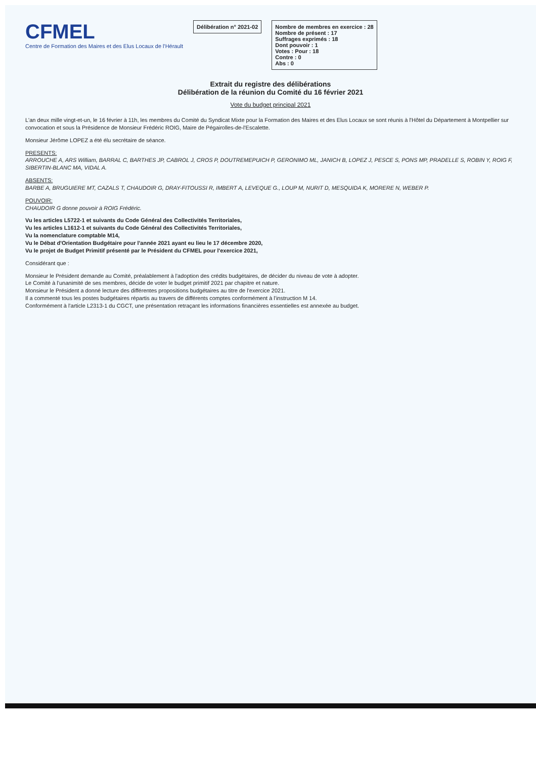CFMEL
Centre de Formation des Maires et des Elus Locaux de l'Hérault
Délibération n° 2021-02 Nombre de membres en exercice : 28
Nombre de présent : 17
Suffrages exprimés : 18
Dont pouvoir : 1
Votes : Pour : 18
Contre : 0
Abs : 0
Extrait du registre des délibérations
Délibération de la réunion du Comité du 16 février 2021
Vote du budget principal 2021
L'an deux mille vingt-et-un, le 16 février à 11h, les membres du Comité du Syndicat Mixte pour la Formation des Maires et des Elus Locaux se sont réunis à l'Hôtel du Département à Montpellier sur convocation et sous la Présidence de Monsieur Frédéric ROIG, Maire de Pégairolles-de-l'Escalette.
Monsieur Jérôme LOPEZ a été élu secrétaire de séance.
PRESENTS:
ARROUCHE A, ARS William, BARRAL C, BARTHES JP, CABROL J, CROS P, DOUTREMEPUICH P, GERONIMO ML, JANICH B, LOPEZ J, PESCE S, PONS MP, PRADELLE S, ROBIN Y, ROIG F, SIBERTIN-BLANC MA, VIDAL A.
ABSENTS:
BARBE A, BRUGUIERE MT, CAZALS T, CHAUDOIR G, DRAY-FITOUSSI R, IMBERT A, LEVEQUE G., LOUP M, NURIT D, MESQUIDA K, MORERE N, WEBER P.
POUVOIR:
CHAUDOIR G donne pouvoir à ROIG Frédéric.
Vu les articles L5722-1 et suivants du Code Général des Collectivités Territoriales,
Vu les articles L1612-1 et suivants du Code Général des Collectivités Territoriales,
Vu la nomenclature comptable M14,
Vu le Débat d'Orientation Budgétaire pour l'année 2021 ayant eu lieu le 17 décembre 2020,
Vu le projet de Budget Primitif présenté par le Président du CFMEL pour l'exercice 2021,
Considérant que :
Monsieur le Président demande au Comité, préalablement à l'adoption des crédits budgétaires, de décider du niveau de vote à adopter.
Le Comité à l'unanimité de ses membres, décide de voter le budget primitif 2021 par chapitre et nature.
Monsieur le Président a donné lecture des différentes propositions budgétaires au titre de l'exercice 2021.
Il a commenté tous les postes budgétaires répartis au travers de différents comptes conformément à l'instruction M 14.
Conformément à l'article L2313-1 du CGCT, une présentation retraçant les informations financières essentielles est annexée au budget.